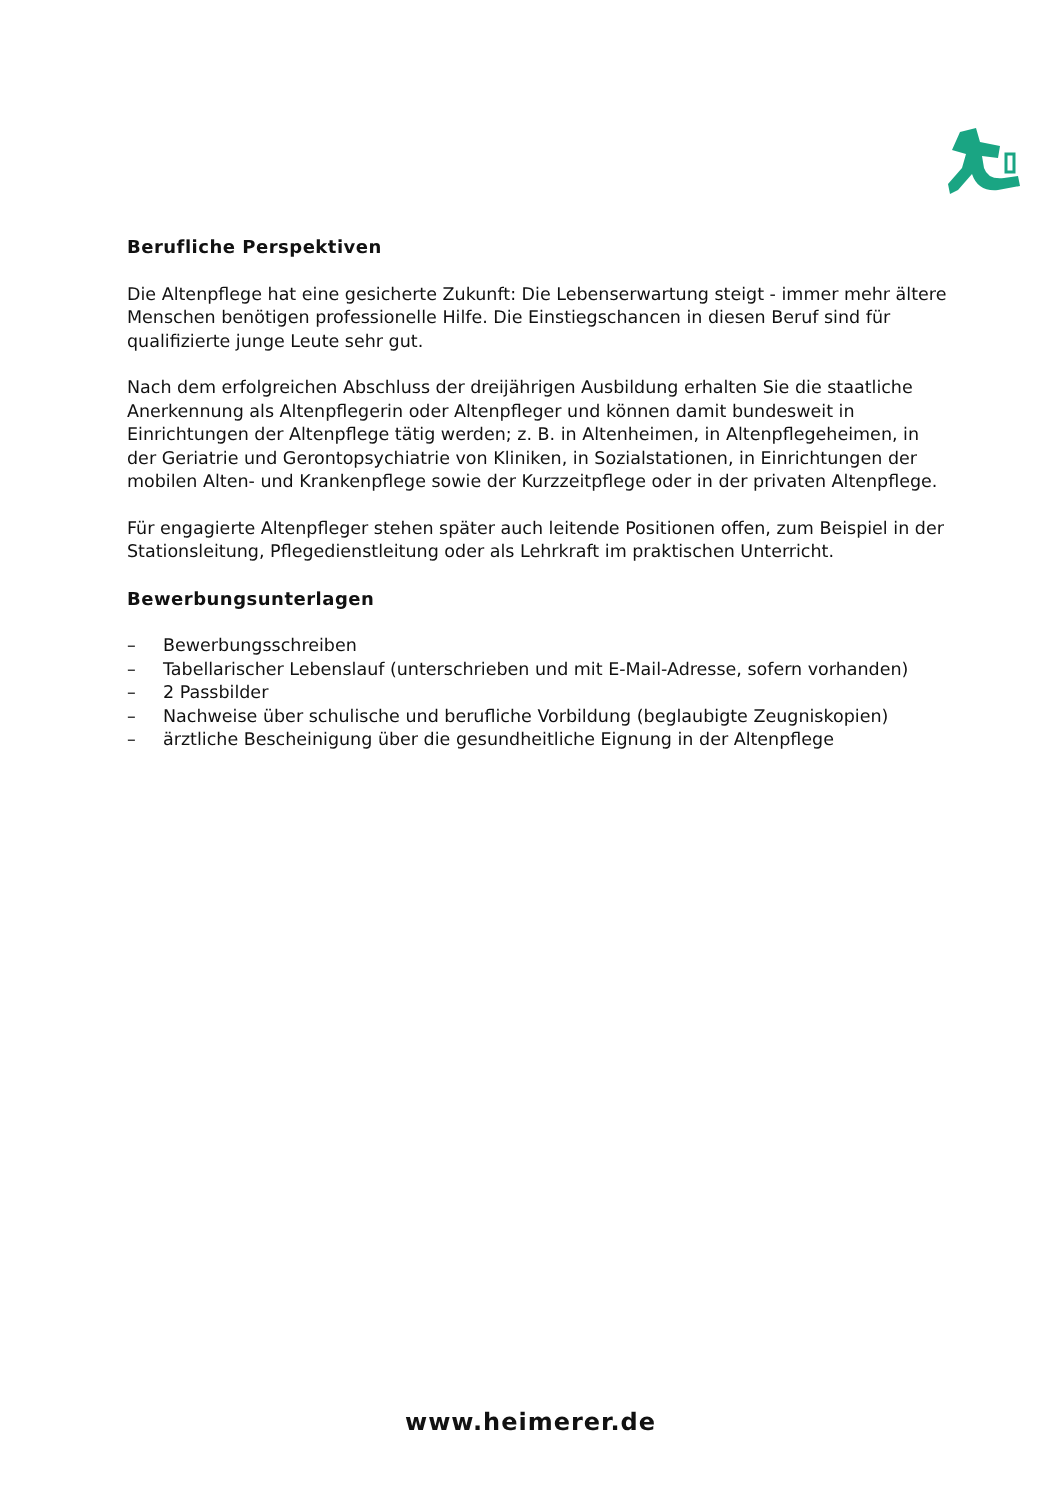Berufliche Perspektiven
Die Altenpflege hat eine gesicherte Zukunft: Die Lebenserwartung steigt - immer mehr ältere Menschen benötigen professionelle Hilfe. Die Einstiegschancen in diesen Beruf sind für qualifizierte junge Leute sehr gut.
Nach dem erfolgreichen Abschluss der dreijährigen Ausbildung erhalten Sie die staatliche Anerkennung als Altenpflegerin oder Altenpfleger und können damit bundesweit in Einrichtungen der Altenpflege tätig werden; z. B. in Altenheimen, in Altenpflegeheimen, in der Geriatrie und Gerontopsychiatrie von Kliniken, in Sozialstationen, in Einrichtungen der mobilen Alten- und Krankenpflege sowie der Kurzzeitpflege oder in der privaten Altenpflege.
Für engagierte Altenpfleger stehen später auch leitende Positionen offen, zum Beispiel in der Stationsleitung, Pflegedienstleitung oder als Lehrkraft im praktischen Unterricht.
Bewerbungsunterlagen
– Bewerbungsschreiben
– Tabellarischer Lebenslauf (unterschrieben und mit E-Mail-Adresse, sofern vorhanden)
– 2 Passbilder
– Nachweise über schulische und berufliche Vorbildung (beglaubigte Zeugniskopien)
– ärztliche Bescheinigung über die gesundheitliche Eignung in der Altenpflege
www.heimerer.de